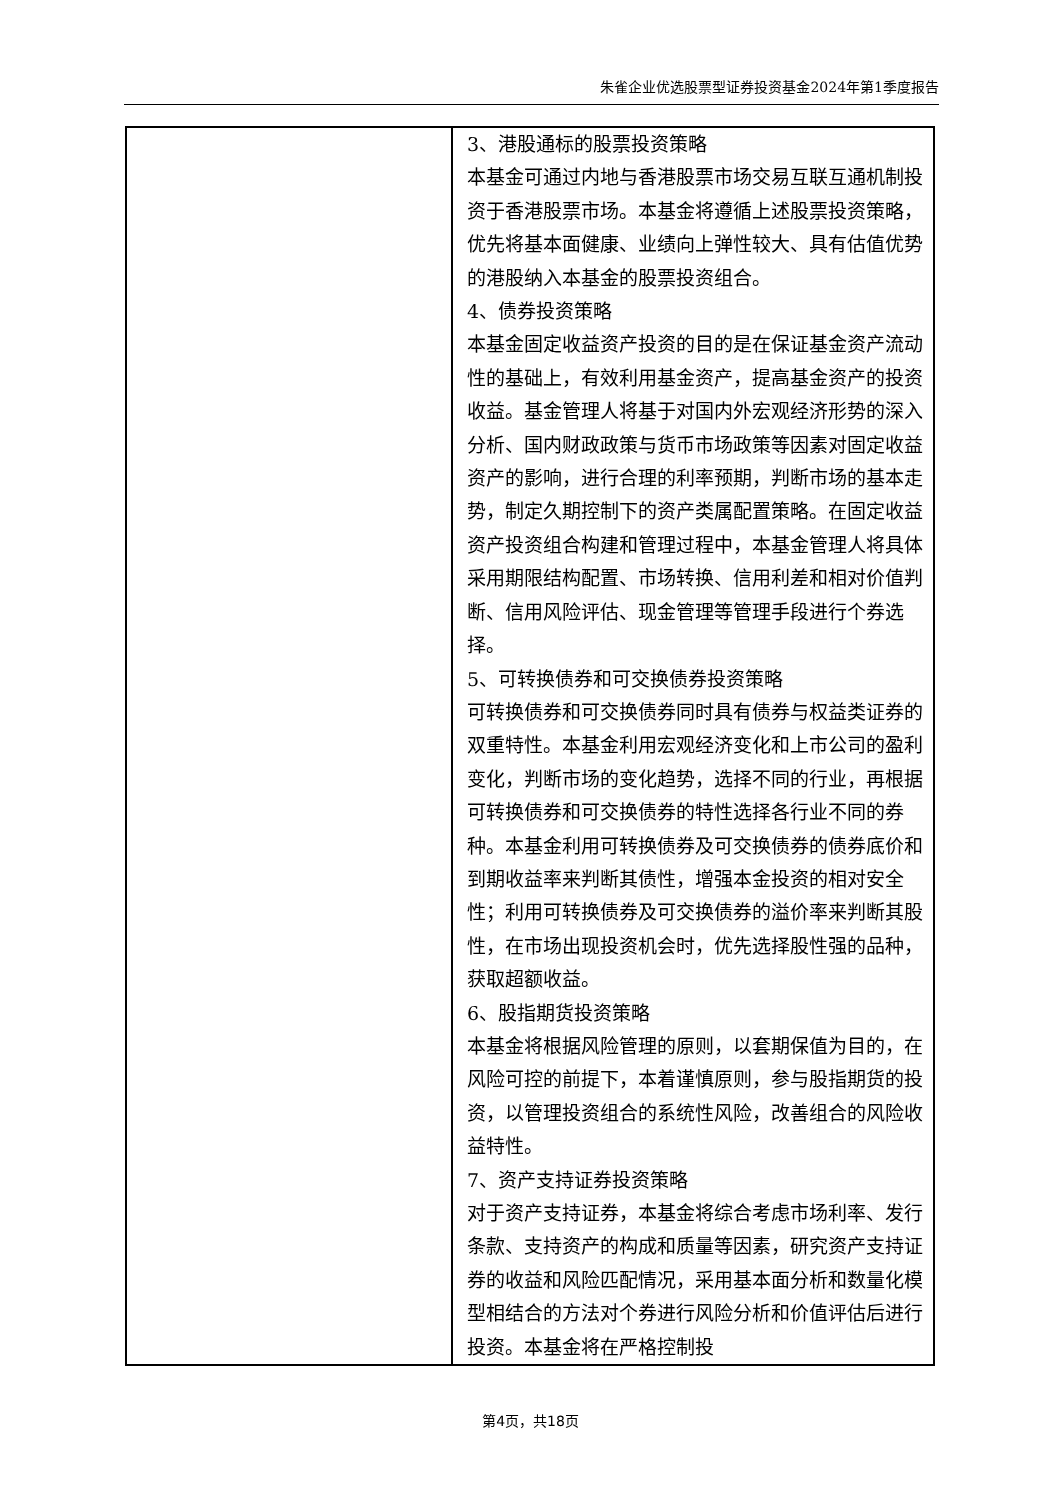朱雀企业优选股票型证券投资基金2024年第1季度报告
| | 3、港股通标的股票投资策略 本基金可通过内地与香港股票市场交易互联互通机制投资于香港股票市场。本基金将遵循上述股票投资策略，优先将基本面健康、业绩向上弹性较大、具有估值优势的港股纳入本基金的股票投资组合。 4、债券投资策略 本基金固定收益资产投资的目的是在保证基金资产流动性的基础上，有效利用基金资产，提高基金资产的投资收益。基金管理人将基于对国内外宏观经济形势的深入分析、国内财政政策与货币市场政策等因素对固定收益资产的影响，进行合理的利率预期，判断市场的基本走势，制定久期控制下的资产类属配置策略。在固定收益资产投资组合构建和管理过程中，本基金管理人将具体采用期限结构配置、市场转换、信用利差和相对价值判断、信用风险评估、现金管理等管理手段进行个券选择。 5、可转换债券和可交换债券投资策略 可转换债券和可交换债券同时具有债券与权益类证券的双重特性。本基金利用宏观经济变化和上市公司的盈利变化，判断市场的变化趋势，选择不同的行业，再根据可转换债券和可交换债券的特性选择各行业不同的券种。本基金利用可转换债券及可交换债券的债券底价和到期收益率来判断其债性，增强本金投资的相对安全性；利用可转换债券及可交换债券的溢价率来判断其股性，在市场出现投资机会时，优先选择股性强的品种，获取超额收益。 6、股指期货投资策略 本基金将根据风险管理的原则，以套期保值为目的，在风险可控的前提下，本着谨慎原则，参与股指期货的投资，以管理投资组合的系统性风险，改善组合的风险收益特性。 7、资产支持证券投资策略 对于资产支持证券，本基金将综合考虑市场利率、发行条款、支持资产的构成和质量等因素，研究资产支持证券的收益和风险匹配情况，采用基本面分析和数量化模型相结合的方法对个券进行风险分析和价值评估后进行投资。本基金将在严格控制投 |
第4页，共18页